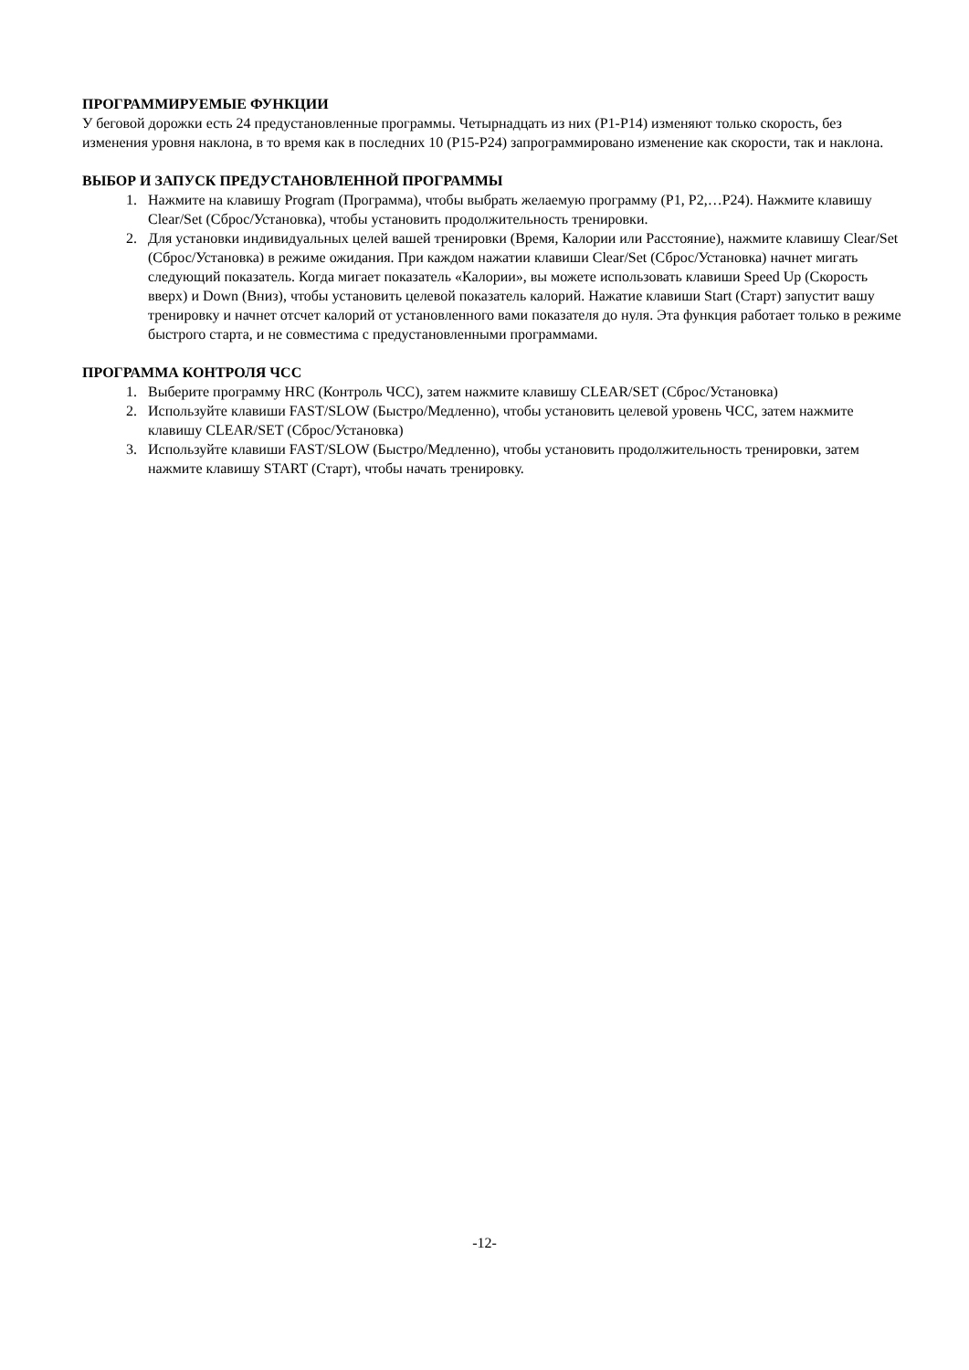ПРОГРАММИРУЕМЫЕ ФУНКЦИИ
У беговой дорожки есть 24 предустановленные программы. Четырнадцать из них (P1-P14) изменяют только скорость, без изменения уровня наклона, в то время как в последних 10 (P15-P24) запрограммировано изменение как скорости, так и наклона.
ВЫБОР И ЗАПУСК ПРЕДУСТАНОВЛЕННОЙ ПРОГРАММЫ
1. Нажмите на клавишу Program (Программа), чтобы выбрать желаемую программу (P1, P2,…P24). Нажмите клавишу Clear/Set (Сброс/Установка), чтобы установить продолжительность тренировки.
2. Для установки индивидуальных целей вашей тренировки (Время, Калории или Расстояние), нажмите клавишу Clear/Set (Сброс/Установка) в режиме ожидания. При каждом нажатии клавиши Clear/Set (Сброс/Установка) начнет мигать следующий показатель. Когда мигает показатель «Калории», вы можете использовать клавиши Speed Up (Скорость вверх) и Down (Вниз), чтобы установить целевой показатель калорий. Нажатие клавиши Start (Старт) запустит вашу тренировку и начнет отсчет калорий от установленного вами показателя до нуля. Эта функция работает только в режиме быстрого старта, и не совместима с предустановленными программами.
ПРОГРАММА КОНТРОЛЯ ЧСС
1. Выберите программу HRC (Контроль ЧСС), затем нажмите клавишу CLEAR/SET (Сброс/Установка)
2. Используйте клавиши FAST/SLOW (Быстро/Медленно), чтобы установить целевой уровень ЧСС, затем нажмите клавишу CLEAR/SET (Сброс/Установка)
3. Используйте клавиши FAST/SLOW (Быстро/Медленно), чтобы установить продолжительность тренировки, затем нажмите клавишу START (Старт), чтобы начать тренировку.
-12-